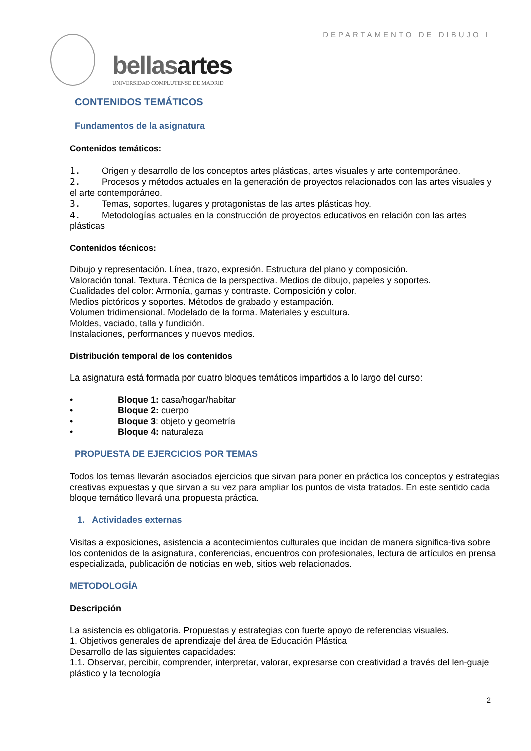DEPARTAMENTO DE DIBUJO I
bellasartes
UNIVERSIDAD COMPLUTENSE DE MADRID
CONTENIDOS TEMÁTICOS
Fundamentos de la asignatura
Contenidos temáticos:
1. Origen y desarrollo de los conceptos artes plásticas, artes visuales y arte contemporáneo.
2. Procesos y métodos actuales en la generación de proyectos relacionados con las artes visuales y el arte contemporáneo.
3. Temas, soportes, lugares y protagonistas de las artes plásticas hoy.
4. Metodologías actuales en la construcción de proyectos educativos en relación con las artes plásticas
Contenidos técnicos:
Dibujo y representación. Línea, trazo, expresión. Estructura del plano y composición.
Valoración tonal. Textura. Técnica de la perspectiva. Medios de dibujo, papeles y soportes.
Cualidades del color: Armonía, gamas y contraste. Composición y color.
Medios pictóricos y soportes. Métodos de grabado y estampación.
Volumen tridimensional. Modelado de la forma. Materiales y escultura.
Moldes, vaciado, talla y fundición.
Instalaciones, performances y nuevos medios.
Distribución temporal de los contenidos
La asignatura está formada por cuatro bloques temáticos impartidos a lo largo del curso:
• Bloque 1: casa/hogar/habitar
• Bloque 2: cuerpo
• Bloque 3: objeto y geometría
• Bloque 4: naturaleza
PROPUESTA DE EJERCICIOS POR TEMAS
Todos los temas llevarán asociados ejercicios que sirvan para poner en práctica los conceptos y estrategias creativas expuestas y que sirvan a su vez para ampliar los puntos de vista tratados. En este sentido cada bloque temático llevará una propuesta práctica.
1. Actividades externas
Visitas a exposiciones, asistencia a acontecimientos culturales que incidan de manera significa-tiva sobre los contenidos de la asignatura, conferencias, encuentros con profesionales, lectura de artículos en prensa especializada, publicación de noticias en web, sitios web relacionados.
METODOLOGÍA
Descripción
La asistencia es obligatoria. Propuestas y estrategias con fuerte apoyo de referencias visuales.
1. Objetivos generales de aprendizaje del área de Educación Plástica
Desarrollo de las siguientes capacidades:
1.1. Observar, percibir, comprender, interpretar, valorar, expresarse con creatividad a través del len-guaje plástico y la tecnología
2